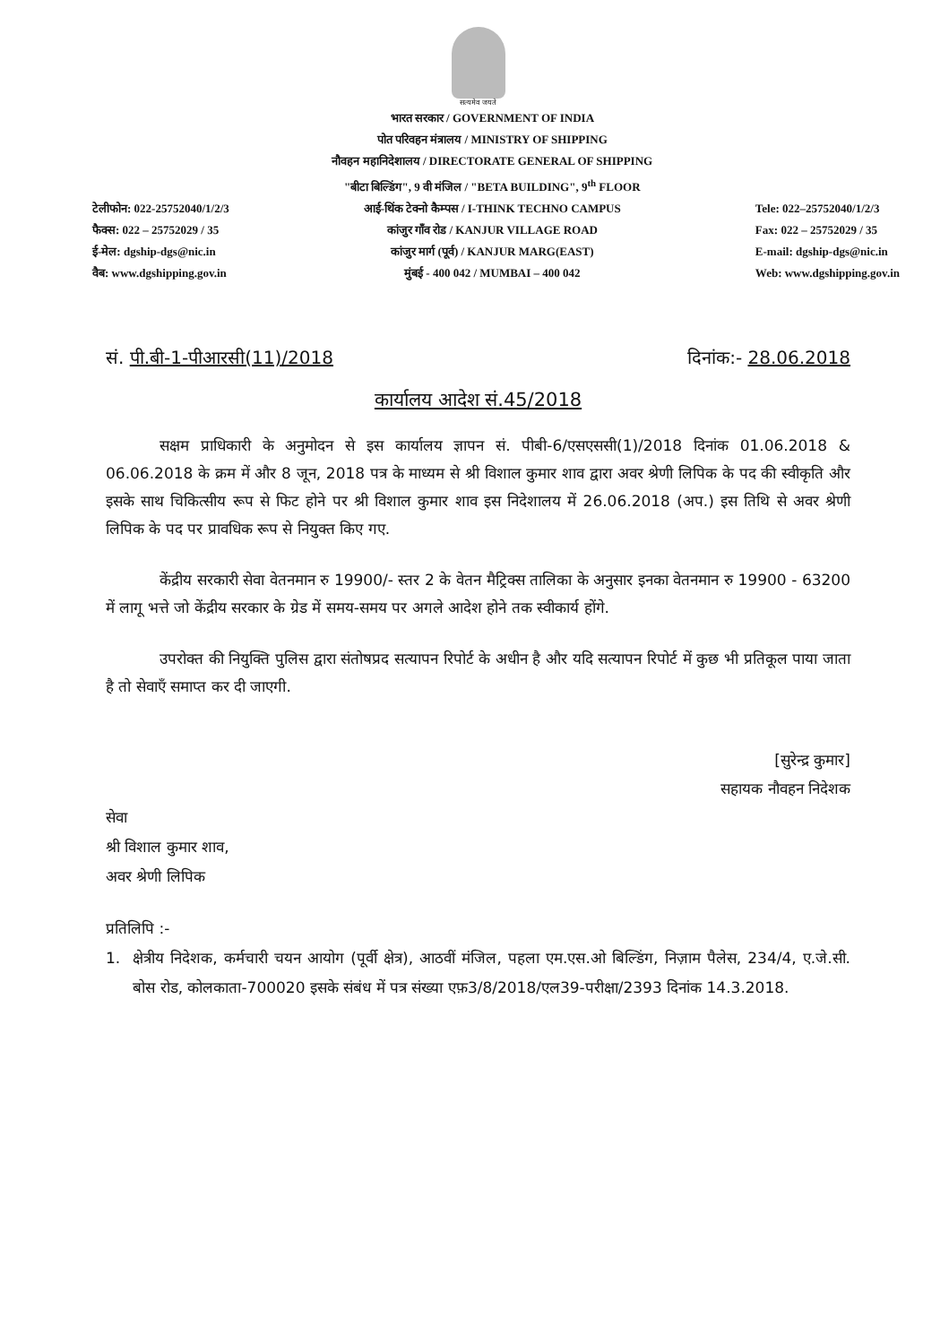सत्यमेव जयते
टेलीफोन: 022-25752040/1/2/3
फैक्स: 022 – 25752029 / 35
ई-मेल: dgship-dgs@nic.in
वैब: www.dgshipping.gov.in
भारत सरकार / GOVERNMENT OF INDIA
पोत परिवहन मंत्रालय / MINISTRY OF SHIPPING
नौवहन महानिदेशालय / DIRECTORATE GENERAL OF SHIPPING
"बीटा बिल्डिंग", 9 वी मंजिल / "BETA BUILDING", 9<sup>th</sup> FLOOR
आई-थिंक टेक्नो कैम्पस / I-THINK TECHNO CAMPUS
कांजुर गाँव रोड / KANJUR VILLAGE ROAD
कांजुर मार्ग (पूर्व) / KANJUR MARG(EAST)
मुंबई - 400 042 / MUMBAI – 400 042
Tele: 022–25752040/1/2/3
Fax: 022 – 25752029 / 35
E-mail: dgship-dgs@nic.in
Web: www.dgshipping.gov.in
सं. पी.बी-1-पीआरसी(11)/2018 दिनांक:- 28.06.2018
कार्यालय आदेश सं.45/2018
सक्षम प्राधिकारी के अनुमोदन से इस कार्यालय ज्ञापन सं. पीबी-6/एसएससी(1)/2018 दिनांक 01.06.2018 & 06.06.2018 के क्रम में और 8 जून, 2018 पत्र के माध्यम से श्री विशाल कुमार शाव द्वारा अवर श्रेणी लिपिक के पद की स्वीकृति और इसके साथ चिकित्सीय रूप से फिट होने पर श्री विशाल कुमार शाव इस निदेशालय में 26.06.2018 (अप.) इस तिथि से अवर श्रेणी लिपिक के पद पर प्रावधिक रूप से नियुक्त किए गए.
केंद्रीय सरकारी सेवा वेतनमान रु 19900/- स्तर 2 के वेतन मैट्रिक्स तालिका के अनुसार इनका वेतनमान रु 19900 - 63200 में लागू भत्ते जो केंद्रीय सरकार के ग्रेड में समय-समय पर अगले आदेश होने तक स्वीकार्य होंगे.
उपरोक्त की नियुक्ति पुलिस द्वारा संतोषप्रद सत्यापन रिपोर्ट के अधीन है और यदि सत्यापन रिपोर्ट में कुछ भी प्रतिकूल पाया जाता है तो सेवाएँ समाप्त कर दी जाएगी.
[सुरेन्द्र कुमार]
सहायक नौवहन निदेशक
सेवा
श्री विशाल कुमार शाव,
अवर श्रेणी लिपिक
प्रतिलिपि :-
1. क्षेत्रीय निदेशक, कर्मचारी चयन आयोग (पूर्वी क्षेत्र), आठवीं मंजिल, पहला एम.एस.ओ बिल्डिंग, निज़ाम पैलेस, 234/4, ए.जे.सी. बोस रोड, कोलकाता-700020 इसके संबंध में पत्र संख्या एफ़3/8/2018/एल39-परीक्षा/2393 दिनांक 14.3.2018.